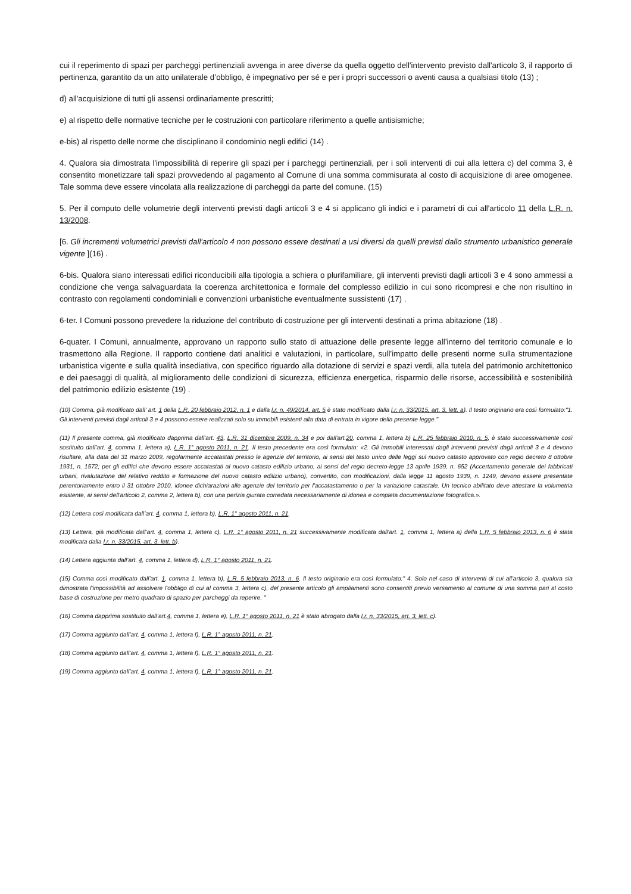cui il reperimento di spazi per parcheggi pertinenziali avvenga in aree diverse da quella oggetto dell'intervento previsto dall'articolo 3, il rapporto di pertinenza, garantito da un atto unilaterale d’obbligo, è impegnativo per sé e per i propri successori o aventi causa a qualsiasi titolo (13) ;
d) all'acquisizione di tutti gli assensi ordinariamente prescritti;
e) al rispetto delle normative tecniche per le costruzioni con particolare riferimento a quelle antisismiche;
e-bis) al rispetto delle norme che disciplinano il condominio negli edifici (14) .
4. Qualora sia dimostrata l'impossibilità di reperire gli spazi per i parcheggi pertinenziali, per i soli interventi di cui alla lettera c) del comma 3, è consentito monetizzare tali spazi provvedendo al pagamento al Comune di una somma commisurata al costo di acquisizione di aree omogenee. Tale somma deve essere vincolata alla realizzazione di parcheggi da parte del comune. (15)
5. Per il computo delle volumetrie degli interventi previsti dagli articoli 3 e 4 si applicano gli indici e i parametri di cui all'articolo 11 della L.R. n. 13/2008.
[6. Gli incrementi volumetrici previsti dall'articolo 4 non possono essere destinati a usi diversi da quelli previsti dallo strumento urbanistico generale vigente ](16) .
6-bis. Qualora siano interessati edifici riconducibili alla tipologia a schiera o plurifamiliare, gli interventi previsti dagli articoli 3 e 4 sono ammessi a condizione che venga salvaguardata la coerenza architettonica e formale del complesso edilizio in cui sono ricompresi e che non risultino in contrasto con regolamenti condominiali e convenzioni urbanistiche eventualmente sussistenti (17) .
6-ter. I Comuni possono prevedere la riduzione del contributo di costruzione per gli interventi destinati a prima abitazione (18) .
6-quater. I Comuni, annualmente, approvano un rapporto sullo stato di attuazione delle presente legge all’interno del territorio comunale e lo trasmettono alla Regione. Il rapporto contiene dati analitici e valutazioni, in particolare, sull’impatto delle presenti norme sulla strumentazione urbanistica vigente e sulla qualità insediativa, con specifico riguardo alla dotazione di servizi e spazi verdi, alla tutela del patrimonio architettonico e dei paesaggi di qualità, al miglioramento delle condizioni di sicurezza, efficienza energetica, risparmio delle risorse, accessibilità e sostenibilità del patrimonio edilizio esistente (19) .
(10) Comma, già modificato dall' art. 1 della L.R. 20 febbraio 2012, n. 1 e dalla l.r. n. 49/2014, art. 5 è stato modificato dalla l.r. n. 33/2015, art. 3, lett. a). Il testo originario era così formulato:"1. Gli interventi previsti dagli articoli 3 e 4 possono essere realizzati solo su immobili esistenti alla data di entrata in vigore della presente legge."
(11) Il presente comma, già modificato dapprima dall'art. 43, L.R. 31 dicembre 2009, n. 34 e poi dall'art.20, comma 1, lettera b) L.R. 25 febbraio 2010, n. 5, è stato successivamente così sostituito dall’art. 4, comma 1, lettera a), L.R. 1° agosto 2011, n. 21. Il testo precedente era così formulato: «2. Gli immobili interessati dagli interventi previsti dagli articoli 3 e 4 devono risultare, alla data del 31 marzo 2009, regolarmente accatastati presso le agenzie del territorio, ai sensi del testo unico delle leggi sul nuovo catasto approvato con regio decreto 8 ottobre 1931, n. 1572; per gli edifici che devono essere accatastati al nuovo catasto edilizio urbano, ai sensi del regio decreto-legge 13 aprile 1939, n. 652 (Accertamento generale dei fabbricati urbani, rivalutazione del relativo reddito e formazione del nuovo catasto edilizio urbano), convertito, con modificazioni, dalla legge 11 agosto 1939, n. 1249, devono essere presentate perentoriamente entro il 31 ottobre 2010, idonee dichiarazioni alle agenzie del territorio per l'accatastamento o per la variazione catastale. Un tecnico abilitato deve attestare la volumetria esistente, ai sensi dell'articolo 2, comma 2, lettera b), con una perizia giurata corredata necessariamente di idonea e completa documentazione fotografica.».
(12) Lettera così modificata dall’art. 4, comma 1, lettera b), L.R. 1° agosto 2011, n. 21.
(13) Lettera, già modificata dall’art. 4, comma 1, lettera c), L.R. 1° agosto 2011, n. 21 successivamente modificata dall'art. 1, comma 1, lettera a) della L.R. 5 febbraio 2013, n. 6 è stata modificata dalla l.r. n. 33/2015, art. 3, lett. b).
(14) Lettera aggiunta dall’art. 4, comma 1, lettera d), L.R. 1° agosto 2011, n. 21.
(15) Comma così modificato dall’art. 1, comma 1, lettera b), L.R. 5 febbraio 2013, n. 6. Il testo originario era così formulato:" 4. Solo nel caso di interventi di cui all'articolo 3, qualora sia dimostrata l'impossibilità ad assolvere l'obbligo di cui al comma 3, lettera c), del presente articolo gli ampliamenti sono consentiti previo versamento al comune di una somma pari al costo base di costruzione per metro quadrato di spazio per parcheggi da reperire. "
(16) Comma dapprima sostituito dall’art.4, comma 1, lettera e), L.R. 1° agosto 2011, n. 21 è stato abrogato dalla l.r. n. 33/2015, art. 3, lett. c).
(17) Comma aggiunto dall’art. 4, comma 1, lettera f), L.R. 1° agosto 2011, n. 21.
(18) Comma aggiunto dall’art. 4, comma 1, lettera f), L.R. 1° agosto 2011, n. 21.
(19) Comma aggiunto dall’art. 4, comma 1, lettera f), L.R. 1° agosto 2011, n. 21.